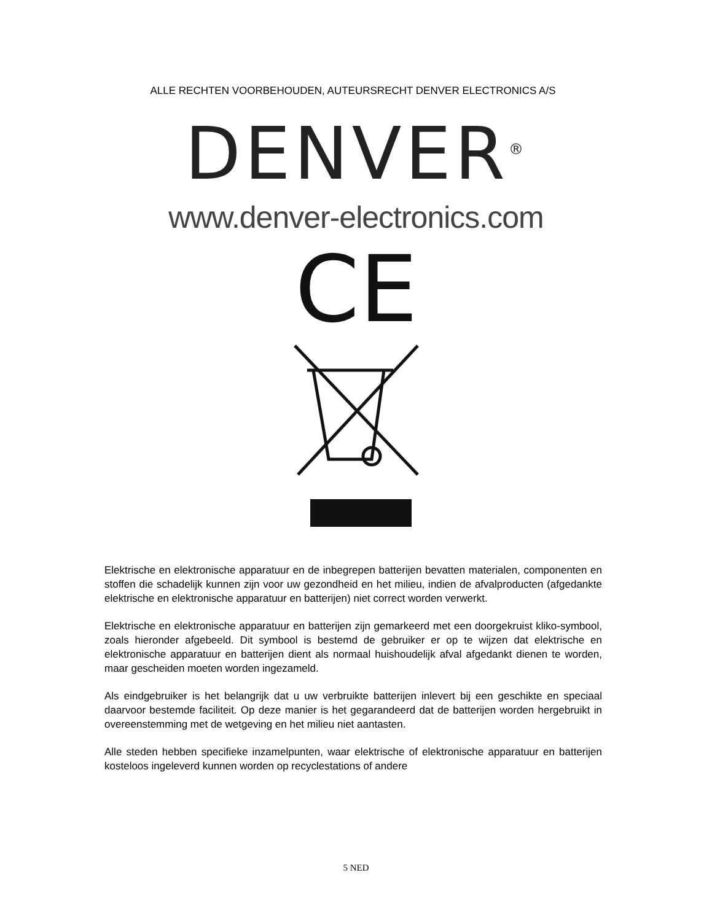ALLE RECHTEN VOORBEHOUDEN, AUTEURSRECHT DENVER ELECTRONICS A/S
DENVER<sup>®</sup>
www.denver-electronics.com
CE
Elektrische en elektronische apparatuur en de inbegrepen batterijen bevatten materialen, componenten en stoffen die schadelijk kunnen zijn voor uw gezondheid en het milieu, indien de afvalproducten (afgedankte elektrische en elektronische apparatuur en batterijen) niet correct worden verwerkt.
Elektrische en elektronische apparatuur en batterijen zijn gemarkeerd met een doorgekruist kliko-symbool, zoals hieronder afgebeeld. Dit symbool is bestemd de gebruiker er op te wijzen dat elektrische en elektronische apparatuur en batterijen dient als normaal huishoudelijk afval afgedankt dienen te worden, maar gescheiden moeten worden ingezameld.
Als eindgebruiker is het belangrijk dat u uw verbruikte batterijen inlevert bij een geschikte en speciaal daarvoor bestemde faciliteit. Op deze manier is het gegarandeerd dat de batterijen worden hergebruikt in overeenstemming met de wetgeving en het milieu niet aantasten.
Alle steden hebben specifieke inzamelpunten, waar elektrische of elektronische apparatuur en batterijen kosteloos ingeleverd kunnen worden op recyclestations of andere
5 NED